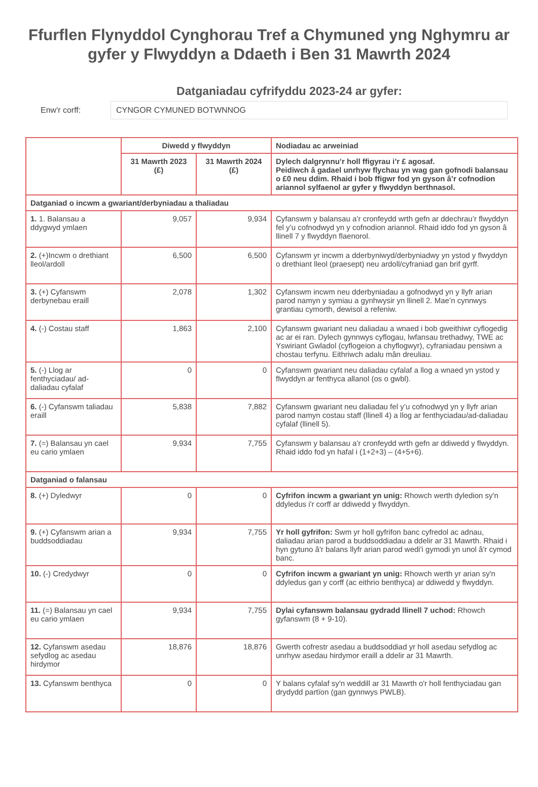Ffurflen Flynyddol Cynghorau Tref a Chymuned yng Nghymru ar gyfer y Flwyddyn a Ddaeth i Ben 31 Mawrth 2024
Datganiadau cyfrifyddu 2023-24 ar gyfer:
Enw'r corff: CYNGOR CYMUNED BOTWNNOG
| | Diwedd y flwyddyn | | Nodiadau ac arweiniad |
| | 31 Mawrth 2023 (£) | 31 Mawrth 2024 (£) | Dylech dalgrynnu’r holl ffigyrau i’r £ agosaf. Peidiwch â gadael unrhyw flychau yn wag gan gofnodi balansau o £0 neu ddim. Rhaid i bob ffigwr fod yn gyson â’r cofnodion ariannol sylfaenol ar gyfer y flwyddyn berthnasol. |
| Datganiad o incwm a gwariant/derbyniadau a thaliadau | | | |
| 1. 1. Balansau a ddygwyd ymlaen | 9,057 | 9,934 | Cyfanswm y balansau a’r cronfeydd wrth gefn ar ddechrau’r flwyddyn fel y’u cofnodwyd yn y cofnodion ariannol. Rhaid iddo fod yn gyson â llinell 7 y flwyddyn flaenorol. |
| 2. (+)Incwm o drethiant lleol/ardoll | 6,500 | 6,500 | Cyfanswm yr incwm a dderbyniwyd/derbyniadwy yn ystod y flwyddyn o drethiant lleol (praesept) neu ardoll/cyfraniad gan brif gyrff. |
| 3. (+) Cyfanswm derbynebau eraill | 2,078 | 1,302 | Cyfanswm incwm neu dderbyniadau a gofnodwyd yn y llyfr arian parod namyn y symiau a gynhwysir yn llinell 2. Mae’n cynnwys grantiau cymorth, dewisol a refeniw. |
| 4. (-) Costau staff | 1,863 | 2,100 | Cyfanswm gwariant neu daliadau a wnaed i bob gweithiwr cyflogedig ac ar ei ran. Dylech gynnwys cyflogau, lwfansau trethadwy, TWE ac Yswiriant Gwladol (cyflogeion a chyflogwyr), cyfraniadau pensiwn a chostau terfynu. Eithriwch adalu mân dreuliau. |
| 5. (-) Llog ar fenthyciadau/ ad-daliadau cyfalaf | 0 | 0 | Cyfanswm gwariant neu daliadau cyfalaf a llog a wnaed yn ystod y flwyddyn ar fenthyca allanol (os o gwbl). |
| 6. (-) Cyfanswm taliadau eraill | 5,838 | 7,882 | Cyfanswm gwariant neu daliadau fel y’u cofnodwyd yn y llyfr arian parod namyn costau staff (llinell 4) a llog ar fenthyciadau/ad-daliadau cyfalaf (llinell 5). |
| 7. (=) Balansau yn cael eu cario ymlaen | 9,934 | 7,755 | Cyfanswm y balansau a’r cronfeydd wrth gefn ar ddiwedd y flwyddyn. Rhaid iddo fod yn hafal i (1+2+3) – (4+5+6). |
| Datganiad o falansau | | | |
| 8. (+) Dyledwyr | 0 | 0 | Cyfrifon incwm a gwariant yn unig: Rhowch werth dyledion sy'n ddyledus i'r corff ar ddiwedd y flwyddyn. |
| 9. (+) Cyfanswm arian a buddsoddiadau | 9,934 | 7,755 | Yr holl gyfrifon: Swm yr holl gyfrifon banc cyfredol ac adnau, daliadau arian parod a buddsoddiadau a ddelir ar 31 Mawrth. Rhaid i hyn gytuno â'r balans llyfr arian parod wedi'i gymodi yn unol â'r cymod banc. |
| 10. (-) Credydwyr | 0 | 0 | Cyfrifon incwm a gwariant yn unig: Rhowch werth yr arian sy'n ddyledus gan y corff (ac eithrio benthyca) ar ddiwedd y flwyddyn. |
| 11. (=) Balansau yn cael eu cario ymlaen | 9,934 | 7,755 | Dylai cyfanswm balansau gydradd llinell 7 uchod: Rhowch gyfanswm (8 + 9-10). |
| 12. Cyfanswm asedau sefydlog ac asedau hirdymor | 18,876 | 18,876 | Gwerth cofrestr asedau a buddsoddiad yr holl asedau sefydlog ac unrhyw asedau hirdymor eraill a ddelir ar 31 Mawrth. |
| 13. Cyfanswm benthyca | 0 | 0 | Y balans cyfalaf sy'n weddill ar 31 Mawrth o'r holl fenthyciadau gan drydydd partïon (gan gynnwys PWLB). |